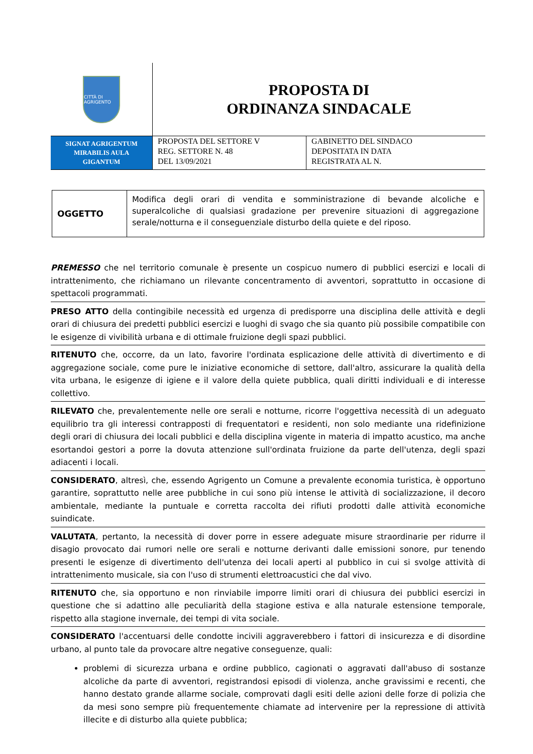CITTÀ DI AGRIGENTO
PROPOSTA DI
ORDINANZA SINDACALE
SIGNAT AGRIGENTUM
MIRABILIS AULA
GIGANTUM
PROPOSTA DEL SETTORE V
REG. SETTORE N. 48
DEL 13/09/2021
GABINETTO DEL SINDACO
DEPOSITATA IN DATA
REGISTRATA AL N.
| OGGETTO | Modifica degli orari di vendita e somministrazione di bevande alcoliche e superalcoliche di qualsiasi gradazione per prevenire situazioni di aggregazione serale/notturna e il conseguenziale disturbo della quiete e del riposo. |
PREMESSO che nel territorio comunale è presente un cospicuo numero di pubblici esercizi e locali di intrattenimento, che richiamano un rilevante concentramento di avventori, soprattutto in occasione di spettacoli programmati.
PRESO ATTO della contingibile necessità ed urgenza di predisporre una disciplina delle attività e degli orari di chiusura dei predetti pubblici esercizi e luoghi di svago che sia quanto più possibile compatibile con le esigenze di vivibilità urbana e di ottimale fruizione degli spazi pubblici.
RITENUTO che, occorre, da un lato, favorire l'ordinata esplicazione delle attività di divertimento e di aggregazione sociale, come pure le iniziative economiche di settore, dall'altro, assicurare la qualità della vita urbana, le esigenze di igiene e il valore della quiete pubblica, quali diritti individuali e di interesse collettivo.
RILEVATO che, prevalentemente nelle ore serali e notturne, ricorre l'oggettiva necessità di un adeguato equilibrio tra gli interessi contrapposti di frequentatori e residenti, non solo mediante una ridefinizione degli orari di chiusura dei locali pubblici e della disciplina vigente in materia di impatto acustico, ma anche esortandoi gestori a porre la dovuta attenzione sull'ordinata fruizione da parte dell'utenza, degli spazi adiacenti i locali.
CONSIDERATO, altresì, che, essendo Agrigento un Comune a prevalente economia turistica, è opportuno garantire, soprattutto nelle aree pubbliche in cui sono più intense le attività di socializzazione, il decoro ambientale, mediante la puntuale e corretta raccolta dei rifiuti prodotti dalle attività economiche suindicate.
VALUTATA, pertanto, la necessità di dover porre in essere adeguate misure straordinarie per ridurre il disagio provocato dai rumori nelle ore serali e notturne derivanti dalle emissioni sonore, pur tenendo presenti le esigenze di divertimento dell'utenza dei locali aperti al pubblico in cui si svolge attività di intrattenimento musicale, sia con l'uso di strumenti elettroacustici che dal vivo.
RITENUTO che, sia opportuno e non rinviabile imporre limiti orari di chiusura dei pubblici esercizi in questione che si adattino alle peculiarità della stagione estiva e alla naturale estensione temporale, rispetto alla stagione invernale, dei tempi di vita sociale.
CONSIDERATO l'accentuarsi delle condotte incivili aggraverebbero i fattori di insicurezza e di disordine urbano, al punto tale da provocare altre negative conseguenze, quali:
problemi di sicurezza urbana e ordine pubblico, cagionati o aggravati dall'abuso di sostanze alcoliche da parte di avventori, registrandosi episodi di violenza, anche gravissimi e recenti, che hanno destato grande allarme sociale, comprovati dagli esiti delle azioni delle forze di polizia che da mesi sono sempre più frequentemente chiamate ad intervenire per la repressione di attività illecite e di disturbo alla quiete pubblica;